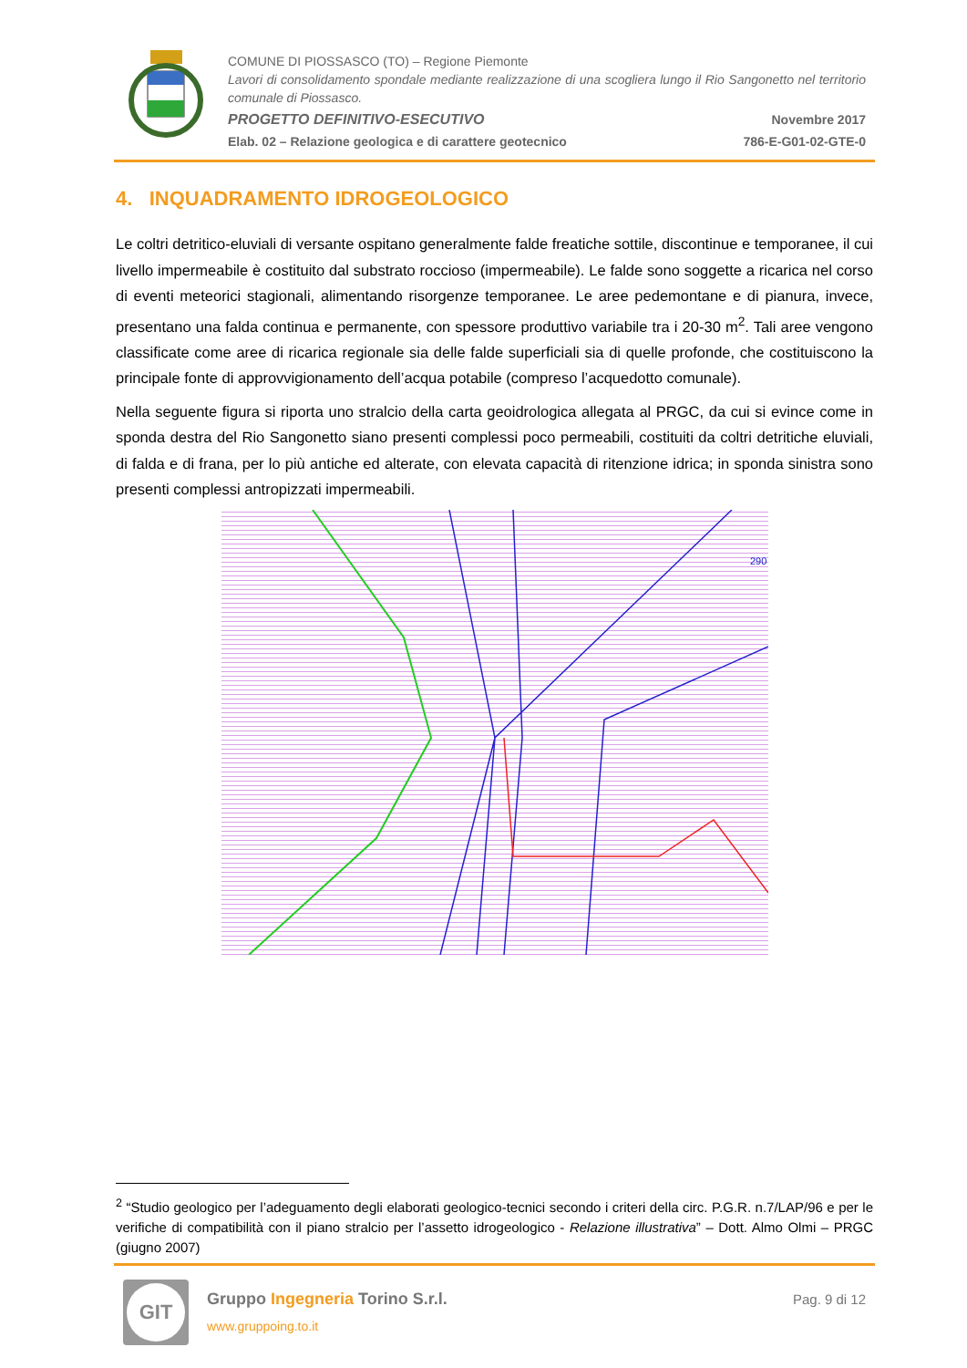COMUNE DI PIOSSASCO (TO) – Regione Piemonte
Lavori di consolidamento spondale mediante realizzazione di una scogliera lungo il Rio Sangonetto nel territorio comunale di Piossasco.
PROGETTO DEFINITIVO-ESECUTIVO Novembre 2017
Elab. 02 – Relazione geologica e di carattere geotecnico 786-E-G01-02-GTE-0
4. INQUADRAMENTO IDROGEOLOGICO
Le coltri detritico-eluviali di versante ospitano generalmente falde freatiche sottile, discontinue e temporanee, il cui livello impermeabile è costituito dal substrato roccioso (impermeabile). Le falde sono soggette a ricarica nel corso di eventi meteorici stagionali, alimentando risorgenze temporanee. Le aree pedemontane e di pianura, invece, presentano una falda continua e permanente, con spessore produttivo variabile tra i 20-30 m<sup>2</sup>. Tali aree vengono classificate come aree di ricarica regionale sia delle falde superficiali sia di quelle profonde, che costituiscono la principale fonte di approvvigionamento dell’acqua potabile (compreso l’acquedotto comunale).
Nella seguente figura si riporta uno stralcio della carta geoidrologica allegata al PRGC, da cui si evince come in sponda destra del Rio Sangonetto siano presenti complessi poco permeabili, costituiti da coltri detritiche eluviali, di falda e di frana, per lo più antiche ed alterate, con elevata capacità di ritenzione idrica; in sponda sinistra sono presenti complessi antropizzati impermeabili.
290
<sup>2</sup> “Studio geologico per l’adeguamento degli elaborati geologico-tecnici secondo i criteri della circ. P.G.R. n.7/LAP/96 e per le verifiche di compatibilità con il piano stralcio per l’assetto idrogeologico - Relazione illustrativa” – Dott. Almo Olmi – PRGC (giugno 2007)
GIT
Gruppo Ingegneria Torino S.r.l.
www.gruppoing.to.it
Pag. 9 di 12